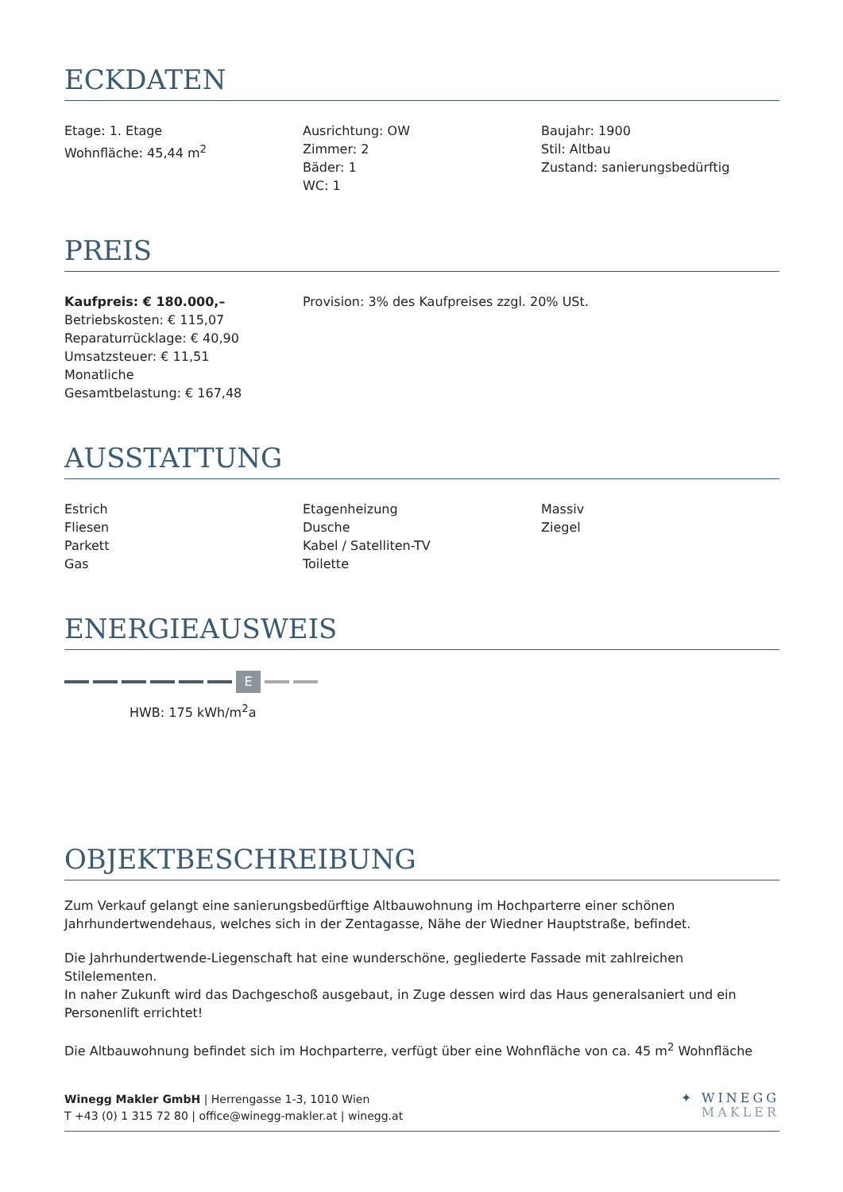ECKDATEN
Etage: 1. Etage
Wohnfläche: 45,44 m<sup>2</sup>
Ausrichtung: OW
Zimmer: 2
Bäder: 1
WC: 1
Baujahr: 1900
Stil: Altbau
Zustand: sanierungsbedürftig
PREIS
Kaufpreis: € 180.000,–
Betriebskosten: € 115,07
Reparaturrücklage: € 40,90
Umsatzsteuer: € 11,51
Monatliche
Gesamtbelastung: € 167,48
Provision: 3% des Kaufpreises zzgl. 20% USt.
AUSSTATTUNG
Estrich
Fliesen
Parkett
Gas
Etagenheizung
Dusche
Kabel / Satelliten-TV
Toilette
Massiv
Ziegel
ENERGIEAUSWEIS
E
HWB: 175 kWh/m<sup>2</sup>a
OBJEKTBESCHREIBUNG
Zum Verkauf gelangt eine sanierungsbedürftige Altbauwohnung im Hochparterre einer schönen Jahrhundertwendehaus, welches sich in der Zentagasse, Nähe der Wiedner Hauptstraße, befindet.
Die Jahrhundertwende-Liegenschaft hat eine wunderschöne, gegliederte Fassade mit zahlreichen Stilelementen.
In naher Zukunft wird das Dachgeschoß ausgebaut, in Zuge dessen wird das Haus generalsaniert und ein Personenlift errichtet!
Die Altbauwohnung befindet sich im Hochparterre, verfügt über eine Wohnfläche von ca. 45 m<sup>2</sup> Wohnfläche
Winegg Makler GmbH | Herrengasse 1-3, 1010 Wien
T +43 (0) 1 315 72 80 | office@winegg-makler.at | winegg.at
✦ WINEGG
MAKLER